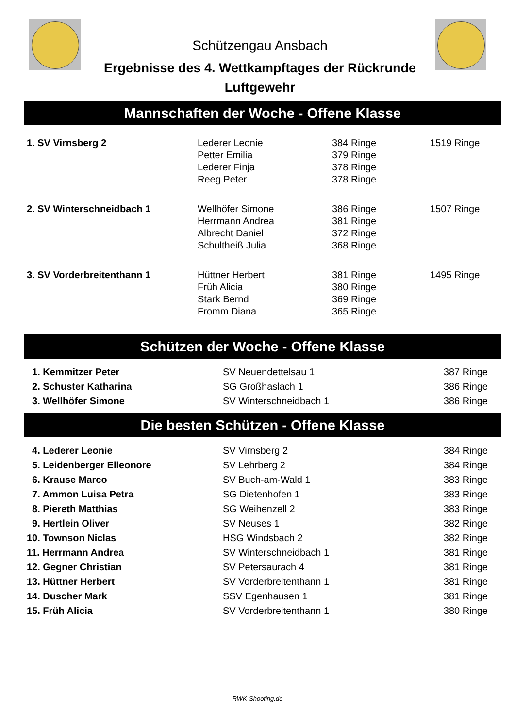Schützengau Ansbach
Ergebnisse des 4. Wettkampftages der Rückrunde
Luftgewehr
Mannschaften der Woche - Offene Klasse
| 1. SV Virnsberg 2 | Lederer Leonie | 384 Ringe | 1519 Ringe |
| | Petter Emilia | 379 Ringe | |
| | Lederer Finja | 378 Ringe | |
| | Reeg Peter | 378 Ringe | |
| 2. SV Winterschneidbach 1 | Wellhöfer Simone | 386 Ringe | 1507 Ringe |
| | Herrmann Andrea | 381 Ringe | |
| | Albrecht Daniel | 372 Ringe | |
| | Schultheiß Julia | 368 Ringe | |
| 3. SV Vorderbreitenthann 1 | Hüttner Herbert | 381 Ringe | 1495 Ringe |
| | Früh Alicia | 380 Ringe | |
| | Stark Bernd | 369 Ringe | |
| | Fromm Diana | 365 Ringe | |
Schützen der Woche - Offene Klasse
| 1. Kemmitzer Peter | SV Neuendettelsau 1 | 387 Ringe |
| 2. Schuster Katharina | SG Großhaslach 1 | 386 Ringe |
| 3. Wellhöfer Simone | SV Winterschneidbach 1 | 386 Ringe |
Die besten Schützen - Offene Klasse
| 4. Lederer Leonie | SV Virnsberg 2 | 384 Ringe |
| 5. Leidenberger Elleonore | SV Lehrberg 2 | 384 Ringe |
| 6. Krause Marco | SV Buch-am-Wald 1 | 383 Ringe |
| 7. Ammon Luisa Petra | SG Dietenhofen 1 | 383 Ringe |
| 8. Piereth Matthias | SG Weihenzell 2 | 383 Ringe |
| 9. Hertlein Oliver | SV Neuses 1 | 382 Ringe |
| 10. Townson Niclas | HSG Windsbach 2 | 382 Ringe |
| 11. Herrmann Andrea | SV Winterschneidbach 1 | 381 Ringe |
| 12. Gegner Christian | SV Petersaurach 4 | 381 Ringe |
| 13. Hüttner Herbert | SV Vorderbreitenthann 1 | 381 Ringe |
| 14. Duscher Mark | SSV Egenhausen 1 | 381 Ringe |
| 15. Früh Alicia | SV Vorderbreitenthann 1 | 380 Ringe |
RWK-Shooting.de